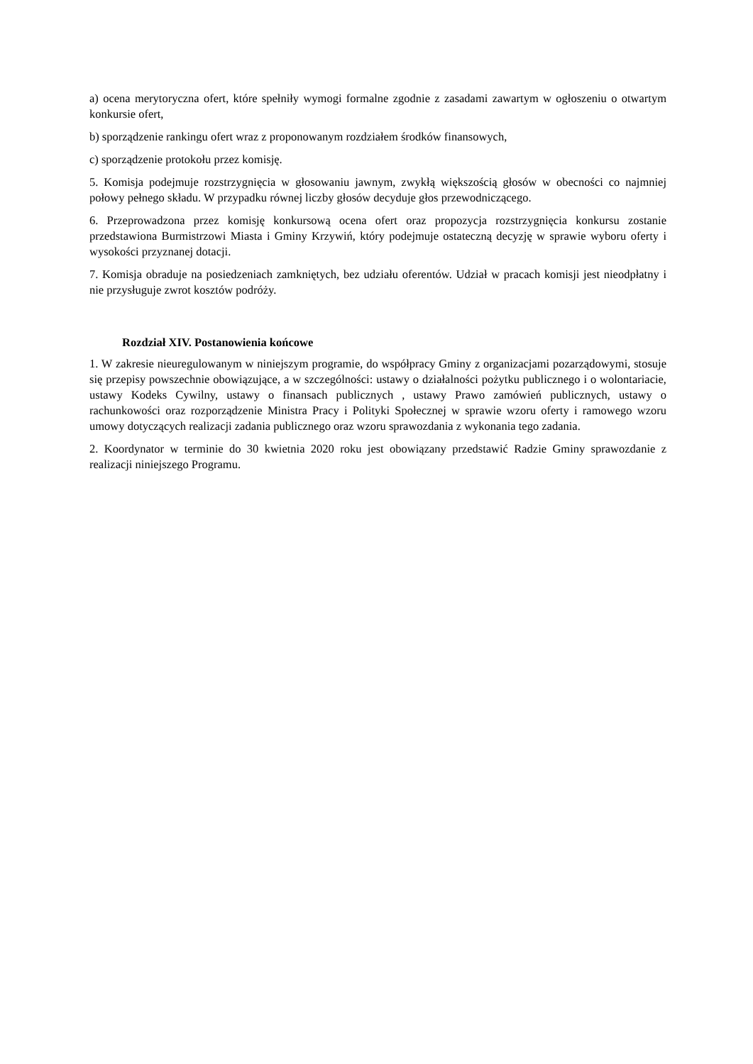a) ocena merytoryczna ofert, które spełniły wymogi formalne zgodnie z zasadami zawartym w ogłoszeniu o otwartym konkursie ofert,
b) sporządzenie rankingu ofert wraz z proponowanym rozdziałem środków finansowych,
c) sporządzenie protokołu przez komisję.
5. Komisja podejmuje rozstrzygnięcia w głosowaniu jawnym, zwykłą większością głosów w obecności co najmniej połowy pełnego składu. W przypadku równej liczby głosów decyduje głos przewodniczącego.
6. Przeprowadzona przez komisję konkursową ocena ofert oraz propozycja rozstrzygnięcia konkursu zostanie przedstawiona Burmistrzowi Miasta i Gminy Krzywiń, który podejmuje ostateczną decyzję w sprawie wyboru oferty i wysokości przyznanej dotacji.
7. Komisja obraduje na posiedzeniach zamkniętych, bez udziału oferentów. Udział w pracach komisji jest nieodpłatny i nie przysługuje zwrot kosztów podróży.
Rozdział XIV. Postanowienia końcowe
1. W zakresie nieuregulowanym w niniejszym programie, do współpracy Gminy z organizacjami pozarządowymi, stosuje się przepisy powszechnie obowiązujące, a w szczególności: ustawy o działalności pożytku publicznego i o wolontariacie, ustawy Kodeks Cywilny, ustawy o finansach publicznych , ustawy Prawo zamówień publicznych, ustawy o rachunkowości oraz rozporządzenie Ministra Pracy i Polityki Społecznej w sprawie wzoru oferty i ramowego wzoru umowy dotyczących realizacji zadania publicznego oraz wzoru sprawozdania z wykonania tego zadania.
2. Koordynator w terminie do 30 kwietnia 2020 roku jest obowiązany przedstawić Radzie Gminy sprawozdanie z realizacji niniejszego Programu.